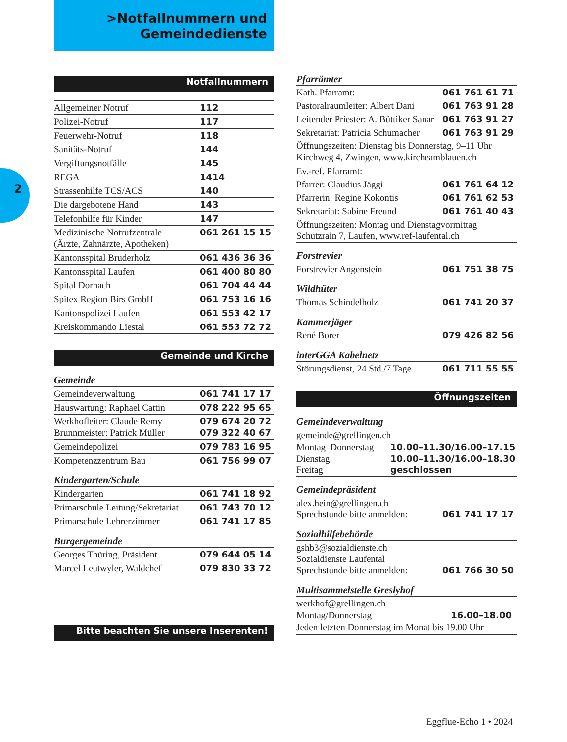>Notfallnummern und
Gemeindedienste
2
Notfallnummern
| Allgemeiner Notruf | 112 |
| Polizei-Notruf | 117 |
| Feuerwehr-Notruf | 118 |
| Sanitäts-Notruf | 144 |
| Vergiftungsnotfälle | 145 |
| REGA | 1414 |
| Strassenhilfe TCS/ACS | 140 |
| Die dargebotene Hand | 143 |
| Telefonhilfe für Kinder | 147 |
| Medizinische Notrufzentrale (Ärzte, Zahnärzte, Apotheken) | 061 261 15 15 |
| Kantonsspital Bruderholz | 061 436 36 36 |
| Kantonsspital Laufen | 061 400 80 80 |
| Spital Dornach | 061 704 44 44 |
| Spitex Region Birs GmbH | 061 753 16 16 |
| Kantonspolizei Laufen | 061 553 42 17 |
| Kreiskommando Liestal | 061 553 72 72 |
Gemeinde und Kirche
Gemeinde
| Gemeindeverwaltung | 061 741 17 17 |
| Hauswartung: Raphael Cattin | 078 222 95 65 |
| Werkhofleiter: Claude Remy Brunnmeister: Patrick Müller | 079 674 20 72 079 322 40 67 |
| Gemeindepolizei | 079 783 16 95 |
| Kompetenzzentrum Bau | 061 756 99 07 |
Kindergarten/Schule
| Kindergarten | 061 741 18 92 |
| Primarschule Leitung/Sekretariat | 061 743 70 12 |
| Primarschule Lehrerzimmer | 061 741 17 85 |
Burgergemeinde
| Georges Thüring, Präsident | 079 644 05 14 |
| Marcel Leutwyler, Waldchef | 079 830 33 72 |
Bitte beachten Sie unsere Inserenten!
Pfarrämter
| Kath. Pfarramt: | 061 761 61 71 |
| Pastoralraumleiter: Albert Dani | 061 763 91 28 |
| Leitender Priester: A. Büttiker Sanar | 061 763 91 27 |
| Sekretariat: Patricia Schumacher | 061 763 91 29 |
| Öffnungszeiten: Dienstag bis Donnerstag, 9–11 Uhr Kirchweg 4, Zwingen, www.kircheamblauen.ch | |
| Ev.-ref. Pfarramt: | |
| Pfarrer: Claudius Jäggi | 061 761 64 12 |
| Pfarrerin: Regine Kokontis | 061 761 62 53 |
| Sekretariat: Sabine Freund | 061 761 40 43 |
| Öffnungszeiten: Montag und Dienstagvormittag Schutzrain 7, Laufen, www.ref-laufental.ch | |
Forstrevier
| Forstrevier Angenstein | 061 751 38 75 |
Wildhüter
| Thomas Schindelholz | 061 741 20 37 |
Kammerjäger
| René Borer | 079 426 82 56 |
interGGA Kabelnetz
| Störungsdienst, 24 Std./7 Tage | 061 711 55 55 |
Öffnungszeiten
Gemeindeverwaltung
gemeinde@grellingen.ch
| Montag–Donnerstag | 10.00–11.30/16.00–17.15 |
| Dienstag | 10.00–11.30/16.00–18.30 |
| Freitag | geschlossen |
Gemeindepräsident
| alex.hein@grellingen.ch Sprechstunde bitte anmelden: | 061 741 17 17 |
Sozialhilfebehörde
| gshb3@sozialdienste.ch Sozialdienste Laufental Sprechstunde bitte anmelden: | 061 766 30 50 |
Multisammelstelle Greslyhof
werkhof@grellingen.ch
Montag/Donnerstag 16.00–18.00
Jeden letzten Donnerstag im Monat bis 19.00 Uhr
Eggflue-Echo 1 • 2024